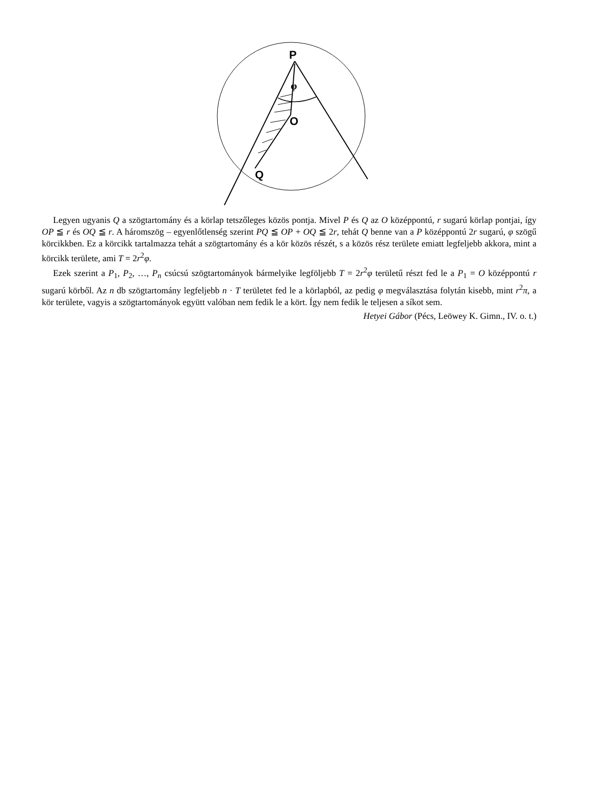P
O
Q
φ
Legyen ugyanis Q a szögtartomány és a körlap tetszőleges közös pontja. Mivel P és Q az O középpontú, r sugarú körlap pontjai, így OP ≦ r és OQ ≦ r. A háromszög – egyenlőtlenség szerint PQ ≦ OP + OQ ≦ 2r, tehát Q benne van a P középpontú 2r sugarú, φ szögű körcikkben. Ez a körcikk tartalmazza tehát a szögtartomány és a kör közös részét, s a közös rész területe emiatt legfeljebb akkora, mint a körcikk területe, ami T = 2r<sup>2</sup>φ.
Ezek szerint a P<sub>1</sub>, P<sub>2</sub>, …, P<sub>n</sub> csúcsú szögtartományok bármelyike legföljebb T = 2r<sup>2</sup>φ területű részt fed le a P<sub>1</sub> = O középpontú r sugarú körből. Az n db szögtartomány legfeljebb n · T területet fed le a körlapból, az pedig φ megválasztása folytán kisebb, mint r<sup>2</sup>π, a kör területe, vagyis a szögtartományok együtt valóban nem fedik le a kört. Így nem fedik le teljesen a síkot sem.
Hetyei Gábor (Pécs, Leöwey K. Gimn., IV. o. t.)